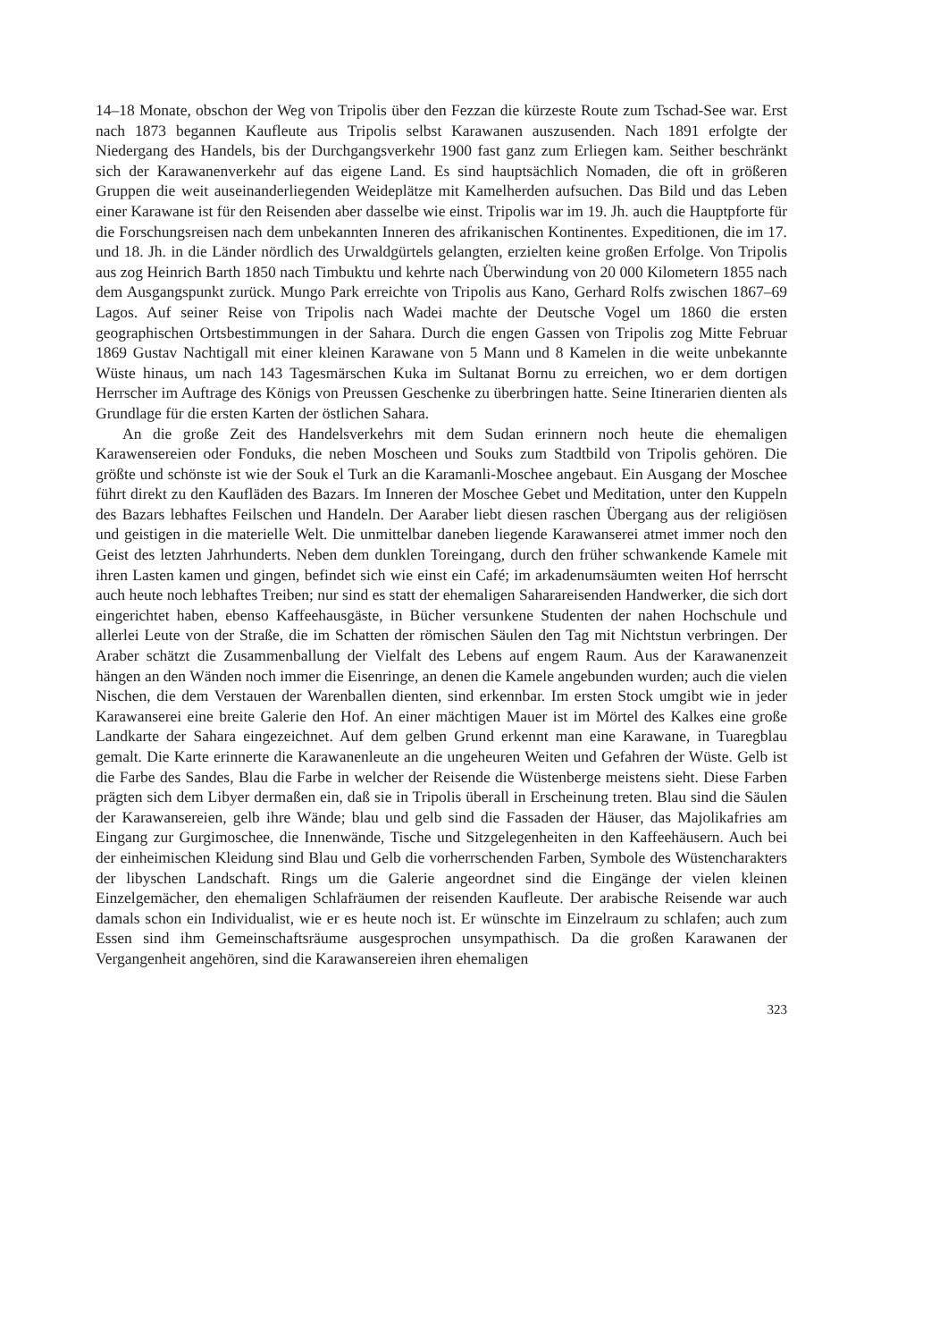14–18 Monate, obschon der Weg von Tripolis über den Fezzan die kürzeste Route zum Tschad-See war. Erst nach 1873 begannen Kaufleute aus Tripolis selbst Karawanen auszusenden. Nach 1891 erfolgte der Niedergang des Handels, bis der Durchgangsverkehr 1900 fast ganz zum Erliegen kam. Seither beschränkt sich der Karawanenverkehr auf das eigene Land. Es sind hauptsächlich Nomaden, die oft in größeren Gruppen die weit auseinanderliegenden Weideplätze mit Kamelherden aufsuchen. Das Bild und das Leben einer Karawane ist für den Reisenden aber dasselbe wie einst. Tripolis war im 19. Jh. auch die Hauptpforte für die Forschungsreisen nach dem unbekannten Inneren des afrikanischen Kontinentes. Expeditionen, die im 17. und 18. Jh. in die Länder nördlich des Urwaldgürtels gelangten, erzielten keine großen Erfolge. Von Tripolis aus zog Heinrich Barth 1850 nach Timbuktu und kehrte nach Überwindung von 20 000 Kilometern 1855 nach dem Ausgangspunkt zurück. Mungo Park erreichte von Tripolis aus Kano, Gerhard Rolfs zwischen 1867–69 Lagos. Auf seiner Reise von Tripolis nach Wadei machte der Deutsche Vogel um 1860 die ersten geographischen Ortsbestimmungen in der Sahara. Durch die engen Gassen von Tripolis zog Mitte Februar 1869 Gustav Nachtigall mit einer kleinen Karawane von 5 Mann und 8 Kamelen in die weite unbekannte Wüste hinaus, um nach 143 Tagesmärschen Kuka im Sultanat Bornu zu erreichen, wo er dem dortigen Herrscher im Auftrage des Königs von Preussen Geschenke zu überbringen hatte. Seine Itinerarien dienten als Grundlage für die ersten Karten der östlichen Sahara.
An die große Zeit des Handelsverkehrs mit dem Sudan erinnern noch heute die ehemaligen Karawensereien oder Fonduks, die neben Moscheen und Souks zum Stadtbild von Tripolis gehören. Die größte und schönste ist wie der Souk el Turk an die Karamanli-Moschee angebaut. Ein Ausgang der Moschee führt direkt zu den Kaufläden des Bazars. Im Inneren der Moschee Gebet und Meditation, unter den Kuppeln des Bazars lebhaftes Feilschen und Handeln. Der Aaraber liebt diesen raschen Übergang aus der religiösen und geistigen in die materielle Welt. Die unmittelbar daneben liegende Karawanserei atmet immer noch den Geist des letzten Jahrhunderts. Neben dem dunklen Toreingang, durch den früher schwankende Kamele mit ihren Lasten kamen und gingen, befindet sich wie einst ein Café; im arkadenumsäumten weiten Hof herrscht auch heute noch lebhaftes Treiben; nur sind es statt der ehemaligen Saharareisenden Handwerker, die sich dort eingerichtet haben, ebenso Kaffeehausgäste, in Bücher versunkene Studenten der nahen Hochschule und allerlei Leute von der Straße, die im Schatten der römischen Säulen den Tag mit Nichtstun verbringen. Der Araber schätzt die Zusammenballung der Vielfalt des Lebens auf engem Raum. Aus der Karawanenzeit hängen an den Wänden noch immer die Eisenringe, an denen die Kamele angebunden wurden; auch die vielen Nischen, die dem Verstauen der Warenballen dienten, sind erkennbar. Im ersten Stock umgibt wie in jeder Karawanserei eine breite Galerie den Hof. An einer mächtigen Mauer ist im Mörtel des Kalkes eine große Landkarte der Sahara eingezeichnet. Auf dem gelben Grund erkennt man eine Karawane, in Tuaregblau gemalt. Die Karte erinnerte die Karawanenleute an die ungeheuren Weiten und Gefahren der Wüste. Gelb ist die Farbe des Sandes, Blau die Farbe in welcher der Reisende die Wüstenberge meistens sieht. Diese Farben prägten sich dem Libyer dermaßen ein, daß sie in Tripolis überall in Erscheinung treten. Blau sind die Säulen der Karawansereien, gelb ihre Wände; blau und gelb sind die Fassaden der Häuser, das Majolikafries am Eingang zur Gurgimoschee, die Innenwände, Tische und Sitzgelegenheiten in den Kaffeehäusern. Auch bei der einheimischen Kleidung sind Blau und Gelb die vorherrschenden Farben, Symbole des Wüstencharakters der libyschen Landschaft. Rings um die Galerie angeordnet sind die Eingänge der vielen kleinen Einzelgemächer, den ehemaligen Schlafräumen der reisenden Kaufleute. Der arabische Reisende war auch damals schon ein Individualist, wie er es heute noch ist. Er wünschte im Einzelraum zu schlafen; auch zum Essen sind ihm Gemeinschaftsräume ausgesprochen unsympathisch. Da die großen Karawanen der Vergangenheit angehören, sind die Karawansereien ihren ehemaligen
323